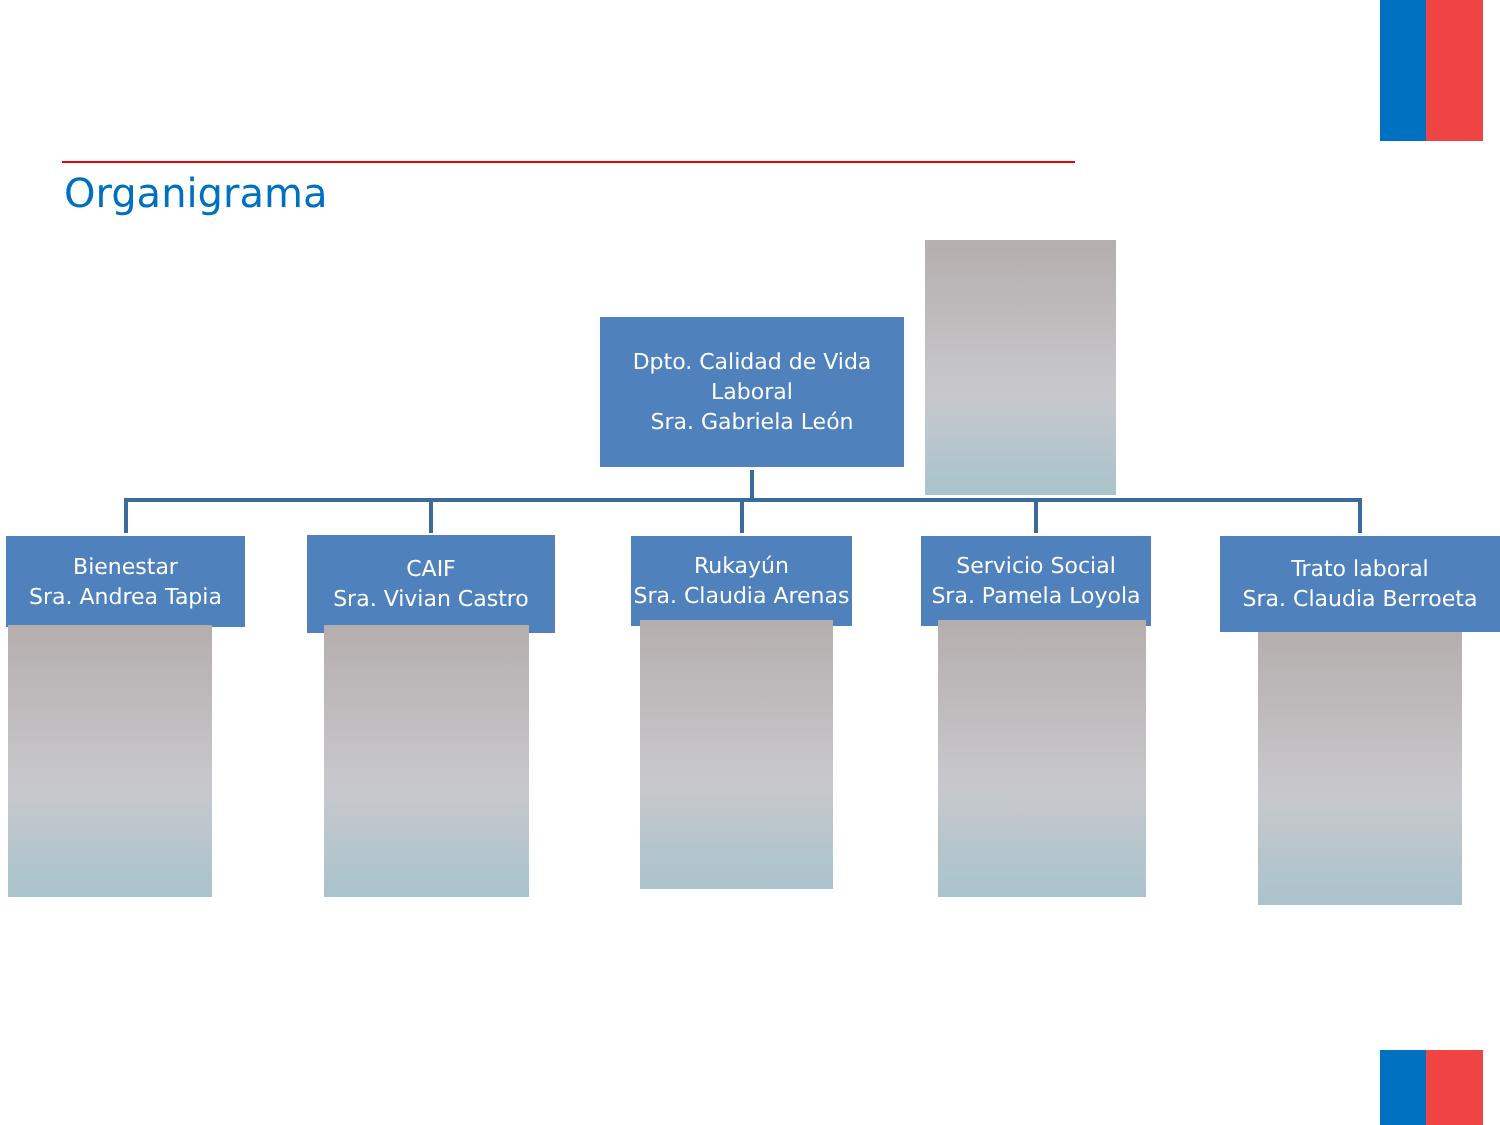Organigrama
Dpto. Calidad de Vida Laboral
Sra. Gabriela León
Bienestar
Sra. Andrea Tapia
CAIF
Sra. Vivian Castro
Rukayún
Sra. Claudia Arenas
Servicio Social
Sra. Pamela Loyola
Trato laboral
Sra. Claudia Berroeta